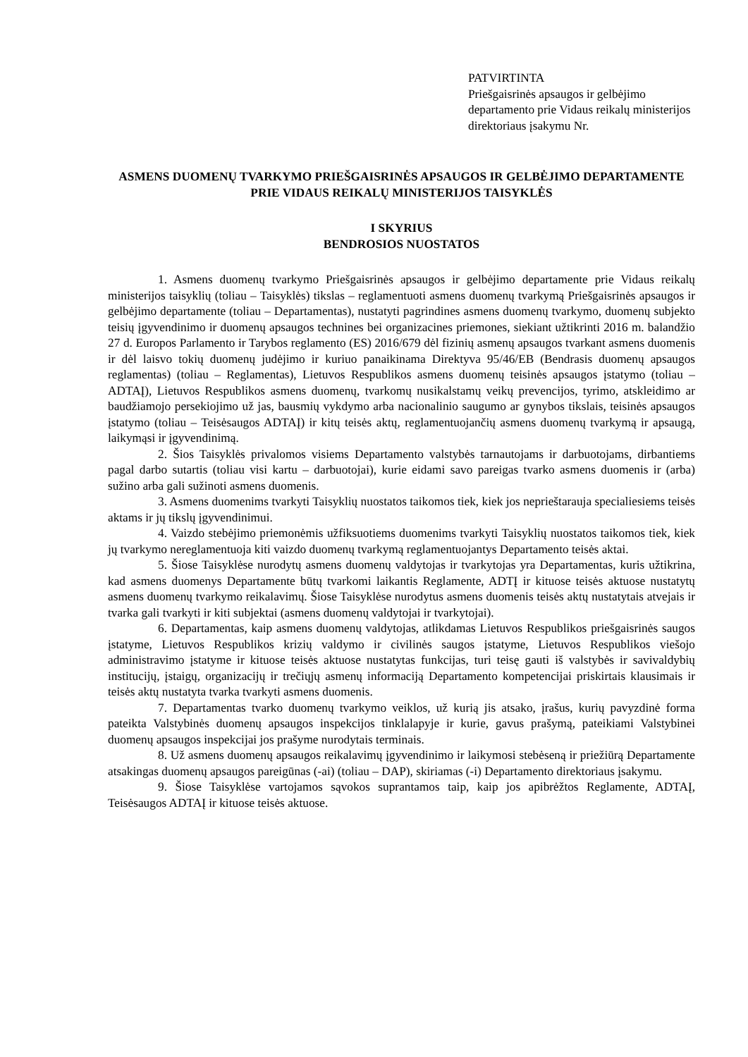PATVIRTINTA
Priešgaisrinės apsaugos ir gelbėjimo departamento prie Vidaus reikalų ministerijos direktoriaus įsakymu Nr.
ASMENS DUOMENŲ TVARKYMO PRIEŠGAISRINĖS APSAUGOS IR GELBĖJIMO DEPARTAMENTE PRIE VIDAUS REIKALŲ MINISTERIJOS TAISYKLĖS
I SKYRIUS
BENDROSIOS NUOSTATOS
1. Asmens duomenų tvarkymo Priešgaisrinės apsaugos ir gelbėjimo departamente prie Vidaus reikalų ministerijos taisyklių (toliau – Taisyklės) tikslas – reglamentuoti asmens duomenų tvarkymą Priešgaisrinės apsaugos ir gelbėjimo departamente (toliau – Departamentas), nustatyti pagrindines asmens duomenų tvarkymo, duomenų subjekto teisių įgyvendinimo ir duomenų apsaugos technines bei organizacines priemones, siekiant užtikrinti 2016 m. balandžio 27 d. Europos Parlamento ir Tarybos reglamento (ES) 2016/679 dėl fizinių asmenų apsaugos tvarkant asmens duomenis ir dėl laisvo tokių duomenų judėjimo ir kuriuo panaikinama Direktyva 95/46/EB (Bendrasis duomenų apsaugos reglamentas) (toliau – Reglamentas), Lietuvos Respublikos asmens duomenų teisinės apsaugos įstatymo (toliau – ADTAĮ), Lietuvos Respublikos asmens duomenų, tvarkomų nusikalstamų veikų prevencijos, tyrimo, atskleidimo ar baudžiamojo persekiojimo už jas, bausmių vykdymo arba nacionalinio saugumo ar gynybos tikslais, teisinės apsaugos įstatymo (toliau – Teisėsaugos ADTAĮ) ir kitų teisės aktų, reglamentuojančių asmens duomenų tvarkymą ir apsaugą, laikymąsi ir įgyvendinimą.
2. Šios Taisyklės privalomos visiems Departamento valstybės tarnautojams ir darbuotojams, dirbantiems pagal darbo sutartis (toliau visi kartu – darbuotojai), kurie eidami savo pareigas tvarko asmens duomenis ir (arba) sužino arba gali sužinoti asmens duomenis.
3. Asmens duomenims tvarkyti Taisyklių nuostatos taikomos tiek, kiek jos neprieštarauja specialiesiems teisės aktams ir jų tikslų įgyvendinimui.
4. Vaizdo stebėjimo priemonėmis užfiksuotiems duomenims tvarkyti Taisyklių nuostatos taikomos tiek, kiek jų tvarkymo nereglamentuoja kiti vaizdo duomenų tvarkymą reglamentuojantys Departamento teisės aktai.
5. Šiose Taisyklėse nurodytų asmens duomenų valdytojas ir tvarkytojas yra Departamentas, kuris užtikrina, kad asmens duomenys Departamente būtų tvarkomi laikantis Reglamente, ADTĮ ir kituose teisės aktuose nustatytų asmens duomenų tvarkymo reikalavimų. Šiose Taisyklėse nurodytus asmens duomenis teisės aktų nustatytais atvejais ir tvarka gali tvarkyti ir kiti subjektai (asmens duomenų valdytojai ir tvarkytojai).
6. Departamentas, kaip asmens duomenų valdytojas, atlikdamas Lietuvos Respublikos priešgaisrinės saugos įstatyme, Lietuvos Respublikos krizių valdymo ir civilinės saugos įstatyme, Lietuvos Respublikos viešojo administravimo įstatyme ir kituose teisės aktuose nustatytas funkcijas, turi teisę gauti iš valstybės ir savivaldybių institucijų, įstaigų, organizacijų ir trečiųjų asmenų informaciją Departamento kompetencijai priskirtais klausimais ir teisės aktų nustatyta tvarka tvarkyti asmens duomenis.
7. Departamentas tvarko duomenų tvarkymo veiklos, už kurią jis atsako, įrašus, kurių pavyzdinė forma pateikta Valstybinės duomenų apsaugos inspekcijos tinklalapyje ir kurie, gavus prašymą, pateikiami Valstybinei duomenų apsaugos inspekcijai jos prašyme nurodytais terminais.
8. Už asmens duomenų apsaugos reikalavimų įgyvendinimo ir laikymosi stebėseną ir priežiūrą Departamente atsakingas duomenų apsaugos pareigūnas (-ai) (toliau – DAP), skiriamas (-i) Departamento direktoriaus įsakymu.
9. Šiose Taisyklėse vartojamos sąvokos suprantamos taip, kaip jos apibrėžtos Reglamente, ADTAĮ, Teisėsaugos ADTAĮ ir kituose teisės aktuose.